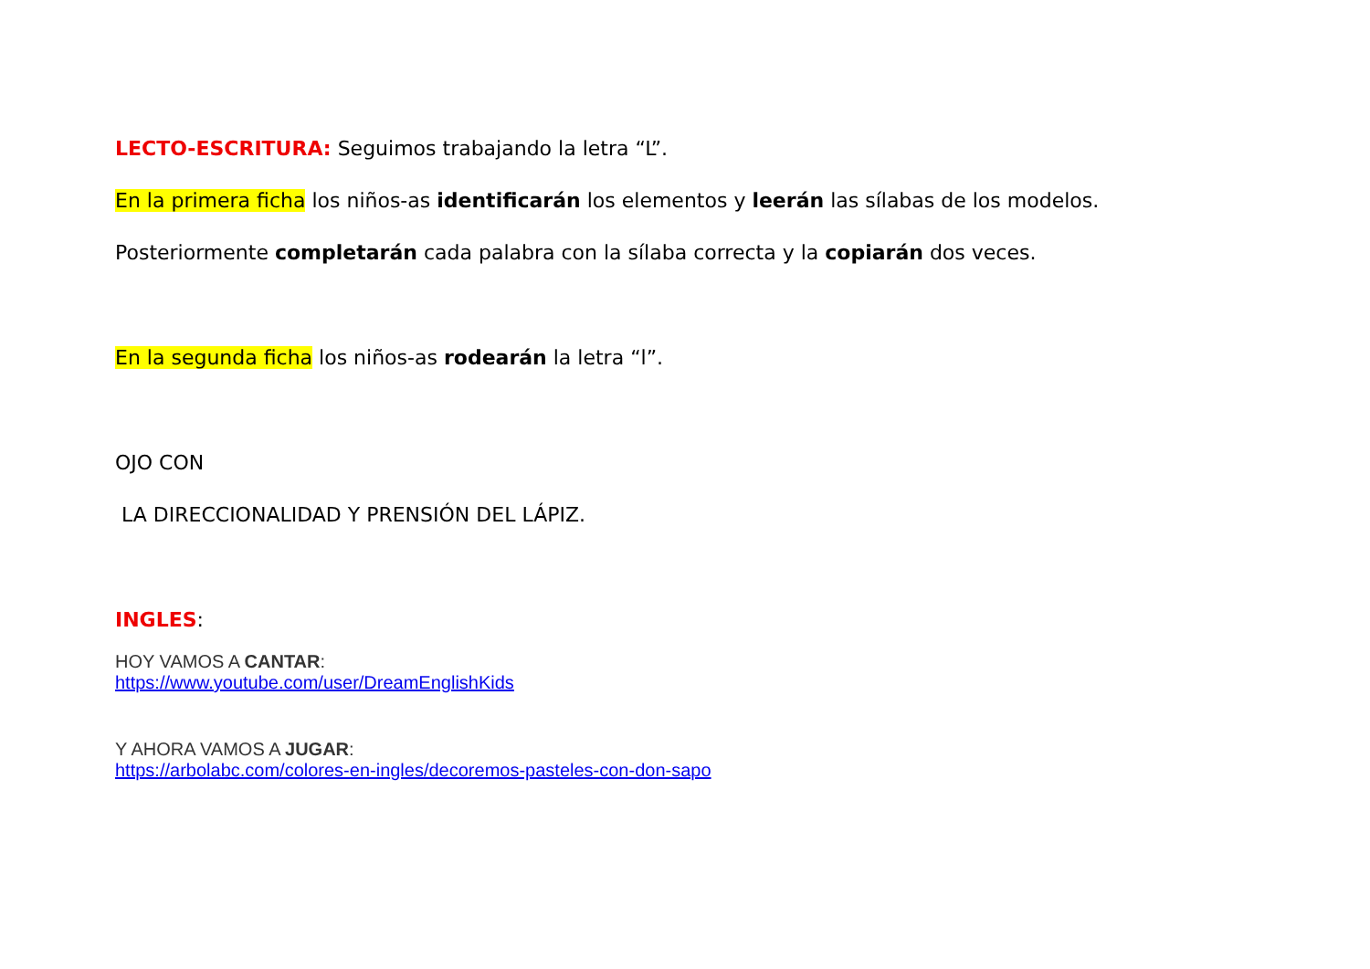LECTO-ESCRITURA: Seguimos trabajando la letra “L”.
En la primera ficha los niños-as identificarán los elementos y leerán las sílabas de los modelos.
Posteriormente completarán cada palabra con la sílaba correcta y la copiarán dos veces.
En la segunda ficha los niños-as rodearán la letra “l”.
OJO CON
LA DIRECCIONALIDAD Y PRENSIÓN DEL LÁPIZ.
INGLES:
HOY VAMOS A CANTAR:
https://www.youtube.com/user/DreamEnglishKids
Y AHORA VAMOS A JUGAR:
https://arbolabc.com/colores-en-ingles/decoremos-pasteles-con-don-sapo